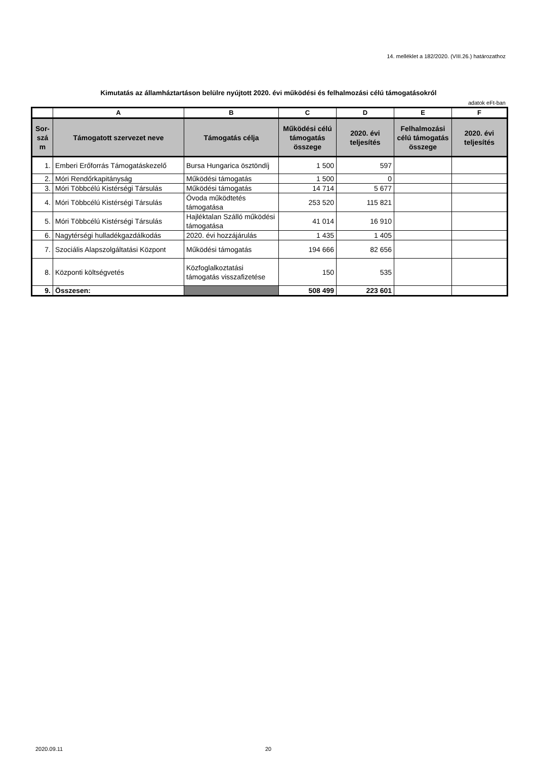14. melléklet a 182/2020. (VIII.26.) határozathoz
Kimutatás az államháztartáson belülre nyújtott 2020. évi működési és felhalmozási célú támogatásokról
adatok eFt-ban
| | A | B | C | D | E | F |
| --- | --- | --- | --- | --- | --- | --- |
| Sor-szá m | Támogatott szervezet neve | Támogatás célja | Működési célú támogatás összege | 2020. évi teljesítés | Felhalmozási célú támogatás összege | 2020. évi teljesítés |
| 1. | Emberi Erőforrás Támogatáskezelő | Bursa Hungarica ösztöndíj | 1 500 | 597 | | |
| 2. | Móri Rendőrkapitányság | Működési támogatás | 1 500 | 0 | | |
| 3. | Móri Többcélú Kistérségi Társulás | Működési támogatás | 14 714 | 5 677 | | |
| 4. | Móri Többcélú Kistérségi Társulás | Óvoda működtetés támogatása | 253 520 | 115 821 | | |
| 5. | Móri Többcélú Kistérségi Társulás | Hajléktalan Szálló működési támogatása | 41 014 | 16 910 | | |
| 6. | Nagytérségi hulladékgazdálkodás | 2020. évi hozzájárulás | 1 435 | 1 405 | | |
| 7. | Szociális Alapszolgáltatási Központ | Működési támogatás | 194 666 | 82 656 | | |
| 8. | Központi költségvetés | Közfoglalkoztatási támogatás visszafizetése | 150 | 535 | | |
| 9. | Összesen: | | 508 499 | 223 601 | | |
2020.09.11 20